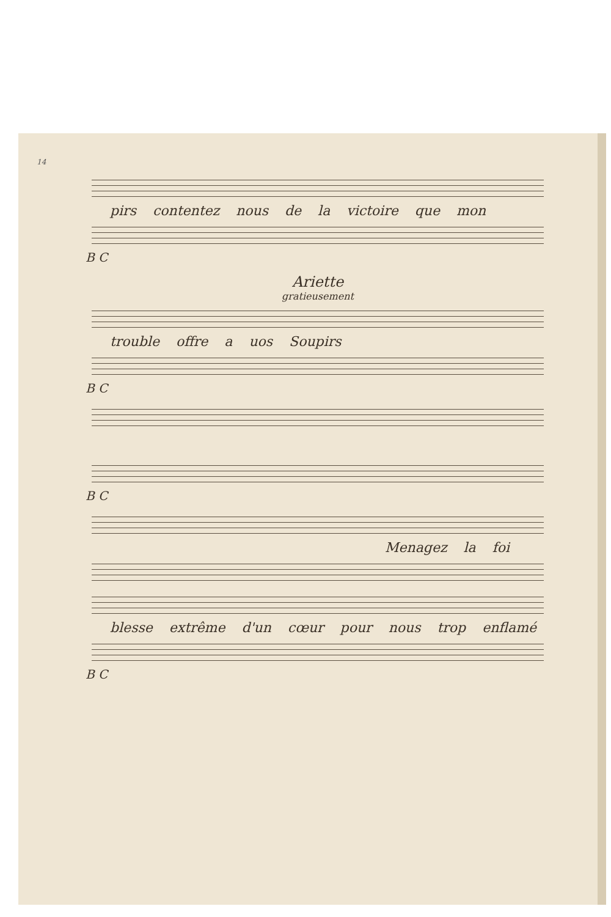14
pirs contentez nous de la victoire que mon
B C
Ariette
gratieusement
trouble offre a uos Soupirs
B C
B C
Menagez la foi
blesse extrême d'un cœur pour nous trop enflamé
B C